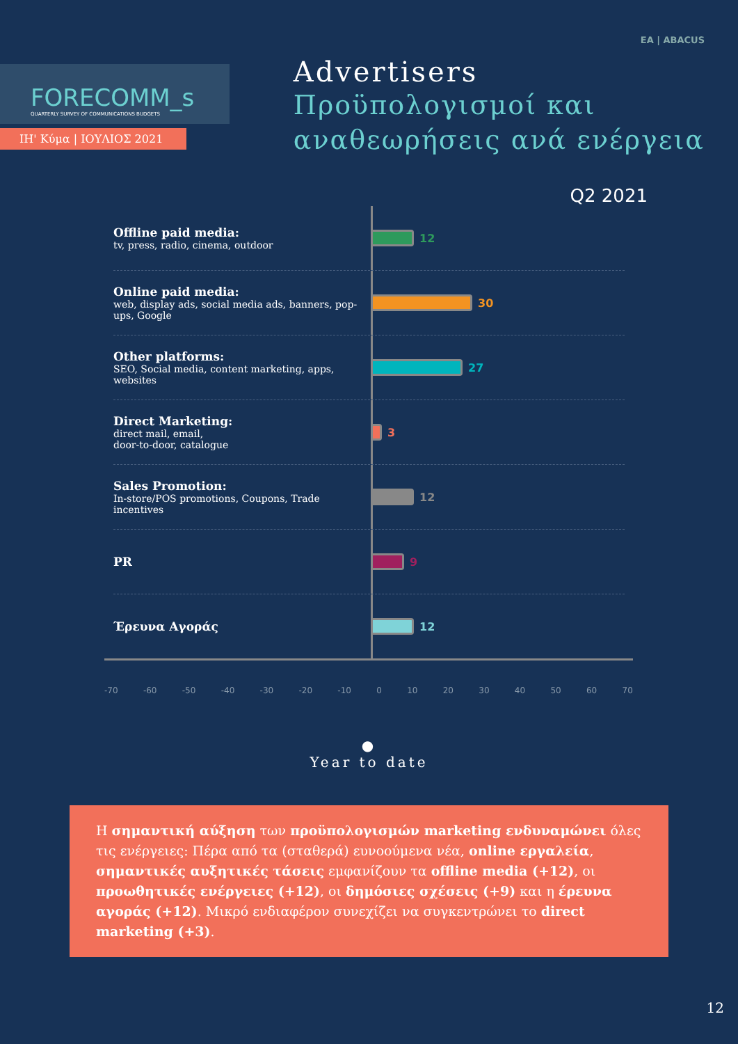ΕΑ | ABACUS
FORECOMM_s
QUARTERLY SURVEY OF COMMUNICATIONS BUDGETS
ΙΗ' Κύμα | ΙΟΥΛΙΟΣ 2021
Advertisers
Προϋπολογισμοί και
αναθεωρήσεις ανά ενέργεια
Q2 2021
Offline paid media:
tv, press, radio, cinema, outdoor
12
Online paid media:
web, display ads, social media ads, banners, pop-ups, Google
30
Other platforms:
SEO, Social media, content marketing, apps, websites
27
Direct Marketing:
direct mail, email,
door-to-door, catalogue
3
Sales Promotion:
In-store/POS promotions, Coupons, Trade incentives
12
PR
9
Έρευνα Αγοράς
12
-70 -60 -50 -40 -30 -20 -10 0 10 20 30 40 50 60 70
●
Year to date
Η σημαντική αύξηση των προϋπολογισμών marketing ενδυναμώνει όλες τις ενέργειες: Πέρα από τα (σταθερά) ευνοούμενα νέα, online εργαλεία, σημαντικές αυξητικές τάσεις εμφανίζουν τα offline media (+12), οι προωθητικές ενέργειες (+12), οι δημόσιες σχέσεις (+9) και η έρευνα αγοράς (+12). Μικρό ενδιαφέρον συνεχίζει να συγκεντρώνει το direct marketing (+3).
12